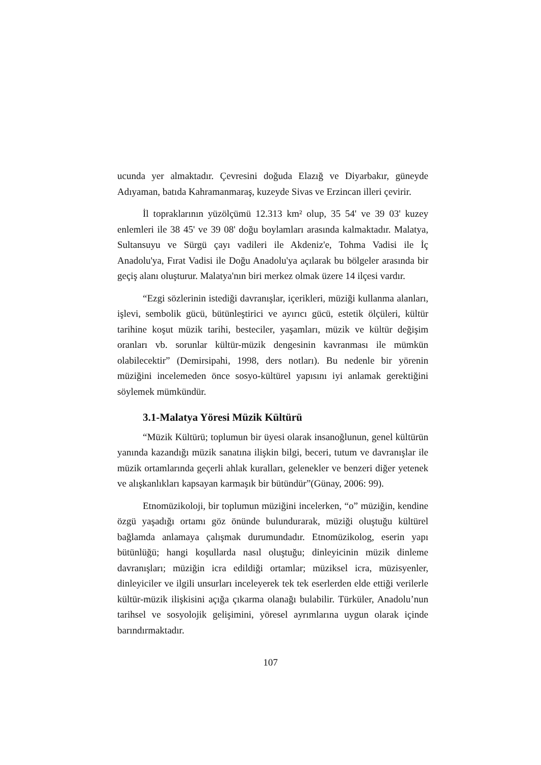ucunda yer almaktadır. Çevresini doğuda Elazığ ve Diyarbakır, güneyde Adıyaman, batıda Kahramanmaraş, kuzeyde Sivas ve Erzincan illeri çevirir.
İl topraklarının yüzölçümü 12.313 km² olup, 35 54' ve 39 03' kuzey enlemleri ile 38 45' ve 39 08' doğu boylamları arasında kalmaktadır. Malatya, Sultansuyu ve Sürgü çayı vadileri ile Akdeniz'e, Tohma Vadisi ile İç Anadolu'ya, Fırat Vadisi ile Doğu Anadolu'ya açılarak bu bölgeler arasında bir geçiş alanı oluşturur. Malatya'nın biri merkez olmak üzere 14 ilçesi vardır.
“Ezgi sözlerinin istediği davranışlar, içerikleri, müziği kullanma alanları, işlevi, sembolik gücü, bütünleştirici ve ayırıcı gücü, estetik ölçüleri, kültür tarihine koşut müzik tarihi, besteciler, yaşamları, müzik ve kültür değişim oranları vb. sorunlar kültür-müzik dengesinin kavranması ile mümkün olabilecektir” (Demirsipahi, 1998, ders notları). Bu nedenle bir yörenin müziğini incelemeden önce sosyo-kültürel yapısını iyi anlamak gerektiğini söylemek mümkündür.
3.1-Malatya Yöresi Müzik Kültürü
“Müzik Kültürü; toplumun bir üyesi olarak insanoğlunun, genel kültürün yanında kazandığı müzik sanatına ilişkin bilgi, beceri, tutum ve davranışlar ile müzik ortamlarında geçerli ahlak kuralları, gelenekler ve benzeri diğer yetenek ve alışkanlıkları kapsayan karmaşık bir bütündür”(Günay, 2006: 99).
Etnomüzikoloji, bir toplumun müziğini incelerken, “o” müziğin, kendine özgü yaşadığı ortamı göz önünde bulundurarak, müziği oluştuğu kültürel bağlamda anlamaya çalışmak durumundadır. Etnomüzikolog, eserin yapı bütünlüğü; hangi koşullarda nasıl oluştuğu; dinleyicinin müzik dinleme davranışları; müziğin icra edildiği ortamlar; müziksel icra, müzisyenler, dinleyiciler ve ilgili unsurları inceleyerek tek tek eserlerden elde ettiği verilerle kültür-müzik ilişkisini açığa çıkarma olanağı bulabilir. Türküler, Anadolu’nun tarihsel ve sosyolojik gelişimini, yöresel ayrımlarına uygun olarak içinde barındırmaktadır.
107